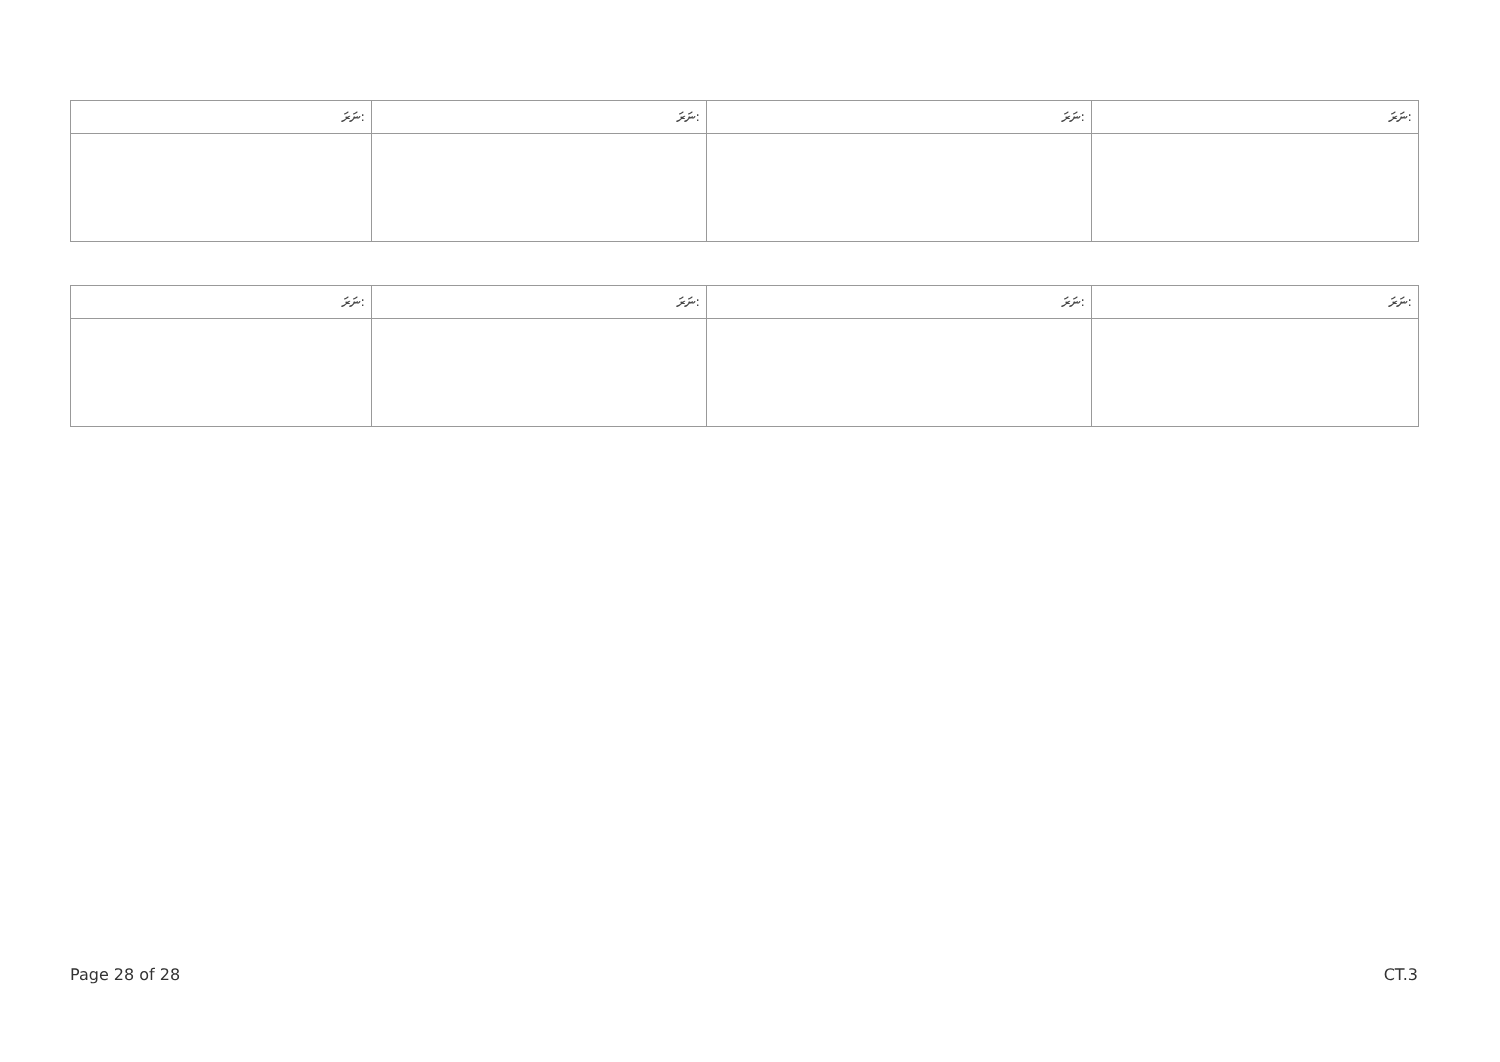| ނަރަ: | ނަރަ: | ނަރަ: | ނަރަ: |
| --- | --- | --- | --- |
| ނަރަ: | ނަރަ: | ނަރަ: | ނަރަ: |
| --- | --- | --- | --- |
Page 28 of 28 CT.3